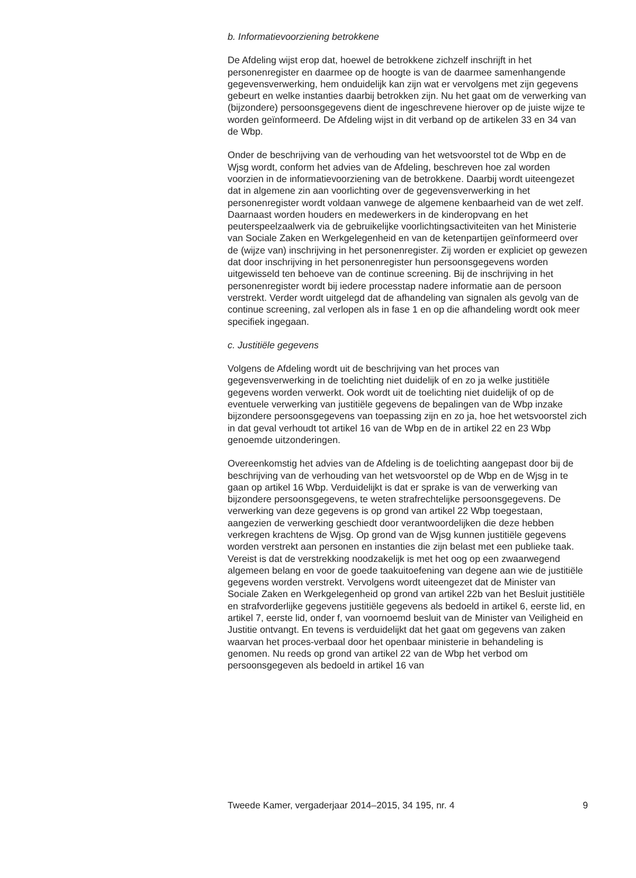b. Informatievoorziening betrokkene
De Afdeling wijst erop dat, hoewel de betrokkene zichzelf inschrijft in het personenregister en daarmee op de hoogte is van de daarmee samenhangende gegevensverwerking, hem onduidelijk kan zijn wat er vervolgens met zijn gegevens gebeurt en welke instanties daarbij betrokken zijn. Nu het gaat om de verwerking van (bijzondere) persoonsgegevens dient de ingeschrevene hierover op de juiste wijze te worden geïnformeerd. De Afdeling wijst in dit verband op de artikelen 33 en 34 van de Wbp.
Onder de beschrijving van de verhouding van het wetsvoorstel tot de Wbp en de Wjsg wordt, conform het advies van de Afdeling, beschreven hoe zal worden voorzien in de informatievoorziening van de betrokkene. Daarbij wordt uiteengezet dat in algemene zin aan voorlichting over de gegevensverwerking in het personenregister wordt voldaan vanwege de algemene kenbaarheid van de wet zelf. Daarnaast worden houders en medewerkers in de kinderopvang en het peuterspeelzaalwerk via de gebruikelijke voorlichtingsactiviteiten van het Ministerie van Sociale Zaken en Werkgelegenheid en van de ketenpartijen geïnformeerd over de (wijze van) inschrijving in het personenregister. Zij worden er expliciet op gewezen dat door inschrijving in het personenregister hun persoonsgegevens worden uitgewisseld ten behoeve van de continue screening. Bij de inschrijving in het personenregister wordt bij iedere processtap nadere informatie aan de persoon verstrekt. Verder wordt uitgelegd dat de afhandeling van signalen als gevolg van de continue screening, zal verlopen als in fase 1 en op die afhandeling wordt ook meer specifiek ingegaan.
c. Justitiële gegevens
Volgens de Afdeling wordt uit de beschrijving van het proces van gegevensverwerking in de toelichting niet duidelijk of en zo ja welke justitiële gegevens worden verwerkt. Ook wordt uit de toelichting niet duidelijk of op de eventuele verwerking van justitiële gegevens de bepalingen van de Wbp inzake bijzondere persoonsgegevens van toepassing zijn en zo ja, hoe het wetsvoorstel zich in dat geval verhoudt tot artikel 16 van de Wbp en de in artikel 22 en 23 Wbp genoemde uitzonderingen.
Overeenkomstig het advies van de Afdeling is de toelichting aangepast door bij de beschrijving van de verhouding van het wetsvoorstel op de Wbp en de Wjsg in te gaan op artikel 16 Wbp. Verduidelijkt is dat er sprake is van de verwerking van bijzondere persoonsgegevens, te weten strafrechtelijke persoonsgegevens. De verwerking van deze gegevens is op grond van artikel 22 Wbp toegestaan, aangezien de verwerking geschiedt door verantwoordelijken die deze hebben verkregen krachtens de Wjsg. Op grond van de Wjsg kunnen justitiële gegevens worden verstrekt aan personen en instanties die zijn belast met een publieke taak. Vereist is dat de verstrekking noodzakelijk is met het oog op een zwaarwegend algemeen belang en voor de goede taakuitoefening van degene aan wie de justitiële gegevens worden verstrekt. Vervolgens wordt uiteengezet dat de Minister van Sociale Zaken en Werkgelegenheid op grond van artikel 22b van het Besluit justitiële en strafvorderlijke gegevens justitiële gegevens als bedoeld in artikel 6, eerste lid, en artikel 7, eerste lid, onder f, van voornoemd besluit van de Minister van Veiligheid en Justitie ontvangt. En tevens is verduidelijkt dat het gaat om gegevens van zaken waarvan het proces-verbaal door het openbaar ministerie in behandeling is genomen. Nu reeds op grond van artikel 22 van de Wbp het verbod om persoonsgegeven als bedoeld in artikel 16 van
Tweede Kamer, vergaderjaar 2014–2015, 34 195, nr. 4 9